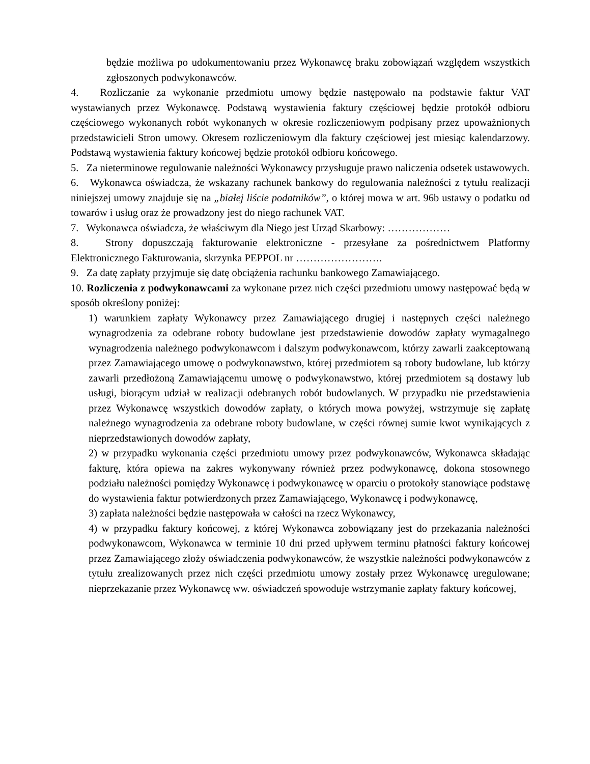będzie możliwa po udokumentowaniu przez Wykonawcę braku zobowiązań względem wszystkich zgłoszonych podwykonawców.
4. Rozliczanie za wykonanie przedmiotu umowy będzie następowało na podstawie faktur VAT wystawianych przez Wykonawcę. Podstawą wystawienia faktury częściowej będzie protokół odbioru częściowego wykonanych robót wykonanych w okresie rozliczeniowym podpisany przez upoważnionych przedstawicieli Stron umowy. Okresem rozliczeniowym dla faktury częściowej jest miesiąc kalendarzowy. Podstawą wystawienia faktury końcowej będzie protokół odbioru końcowego.
5. Za nieterminowe regulowanie należności Wykonawcy przysługuje prawo naliczenia odsetek ustawowych.
6. Wykonawca oświadcza, że wskazany rachunek bankowy do regulowania należności z tytułu realizacji niniejszej umowy znajduje się na „białej liście podatników”, o której mowa w art. 96b ustawy o podatku od towarów i usług oraz że prowadzony jest do niego rachunek VAT.
7. Wykonawca oświadcza, że właściwym dla Niego jest Urząd Skarbowy: ………………
8. Strony dopuszczają fakturowanie elektroniczne - przesyłane za pośrednictwem Platformy Elektronicznego Fakturowania, skrzynka PEPPOL nr …………………….
9. Za datę zapłaty przyjmuje się datę obciążenia rachunku bankowego Zamawiającego.
10. Rozliczenia z podwykonawcami za wykonane przez nich części przedmiotu umowy następować będą w sposób określony poniżej:
1) warunkiem zapłaty Wykonawcy przez Zamawiającego drugiej i następnych części należnego wynagrodzenia za odebrane roboty budowlane jest przedstawienie dowodów zapłaty wymagalnego wynagrodzenia należnego podwykonawcom i dalszym podwykonawcom, którzy zawarli zaakceptowaną przez Zamawiającego umowę o podwykonawstwo, której przedmiotem są roboty budowlane, lub którzy zawarli przedłożoną Zamawiającemu umowę o podwykonawstwo, której przedmiotem są dostawy lub usługi, biorącym udział w realizacji odebranych robót budowlanych. W przypadku nie przedstawienia przez Wykonawcę wszystkich dowodów zapłaty, o których mowa powyżej, wstrzymuje się zapłatę należnego wynagrodzenia za odebrane roboty budowlane, w części równej sumie kwot wynikających z nieprzedstawionych dowodów zapłaty,
2) w przypadku wykonania części przedmiotu umowy przez podwykonawców, Wykonawca składając fakturę, która opiewa na zakres wykonywany również przez podwykonawcę, dokona stosownego podziału należności pomiędzy Wykonawcę i podwykonawcę w oparciu o protokoły stanowiące podstawę do wystawienia faktur potwierdzonych przez Zamawiającego, Wykonawcę i podwykonawcę,
3) zapłata należności będzie następowała w całości na rzecz Wykonawcy,
4) w przypadku faktury końcowej, z której Wykonawca zobowiązany jest do przekazania należności podwykonawcom, Wykonawca w terminie 10 dni przed upływem terminu płatności faktury końcowej przez Zamawiającego złoży oświadczenia podwykonawców, że wszystkie należności podwykonawców z tytułu zrealizowanych przez nich części przedmiotu umowy zostały przez Wykonawcę uregulowane; nieprzekazanie przez Wykonawcę ww. oświadczeń spowoduje wstrzymanie zapłaty faktury końcowej,